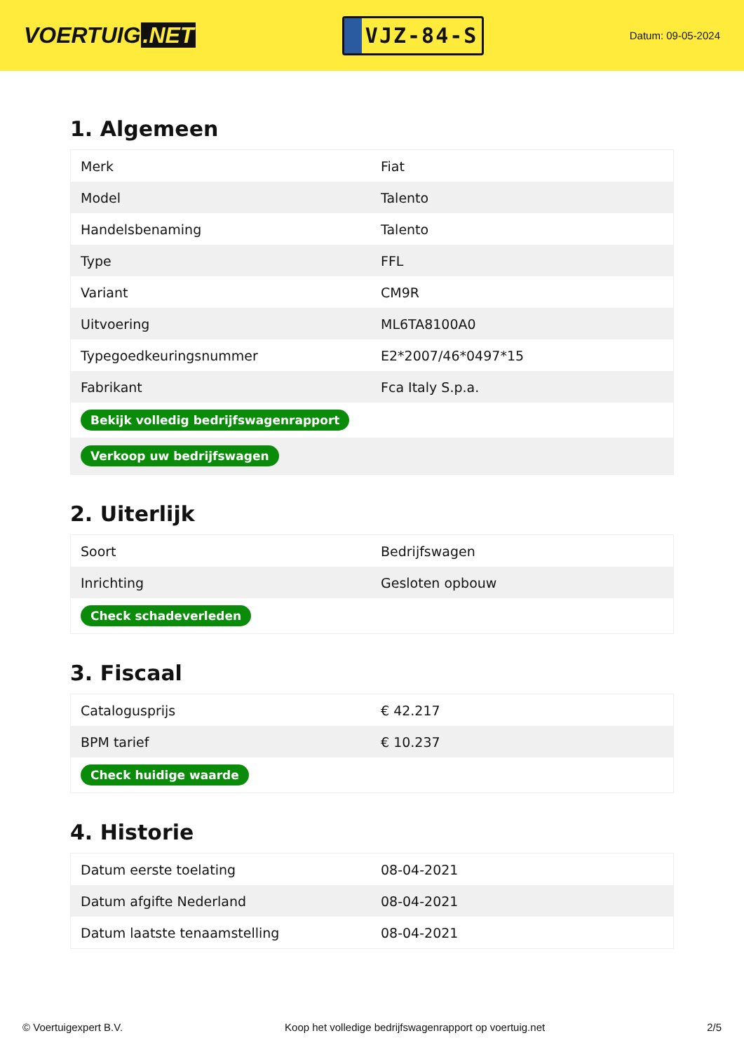VOERTUIG.NET
VJZ-84-S
Datum: 09-05-2024
1. Algemeen
| Merk | Fiat |
| Model | Talento |
| Handelsbenaming | Talento |
| Type | FFL |
| Variant | CM9R |
| Uitvoering | ML6TA8100A0 |
| Typegoedkeuringsnummer | E2*2007/46*0497*15 |
| Fabrikant | Fca Italy S.p.a. |
| Bekijk volledig bedrijfswagenrapport | |
| Verkoop uw bedrijfswagen | |
2. Uiterlijk
| Soort | Bedrijfswagen |
| Inrichting | Gesloten opbouw |
| Check schadeverleden | |
3. Fiscaal
| Catalogusprijs | € 42.217 |
| BPM tarief | € 10.237 |
| Check huidige waarde | |
4. Historie
| Datum eerste toelating | 08-04-2021 |
| Datum afgifte Nederland | 08-04-2021 |
| Datum laatste tenaamstelling | 08-04-2021 |
© Voertuigexpert B.V. Koop het volledige bedrijfswagenrapport op voertuig.net 2/5